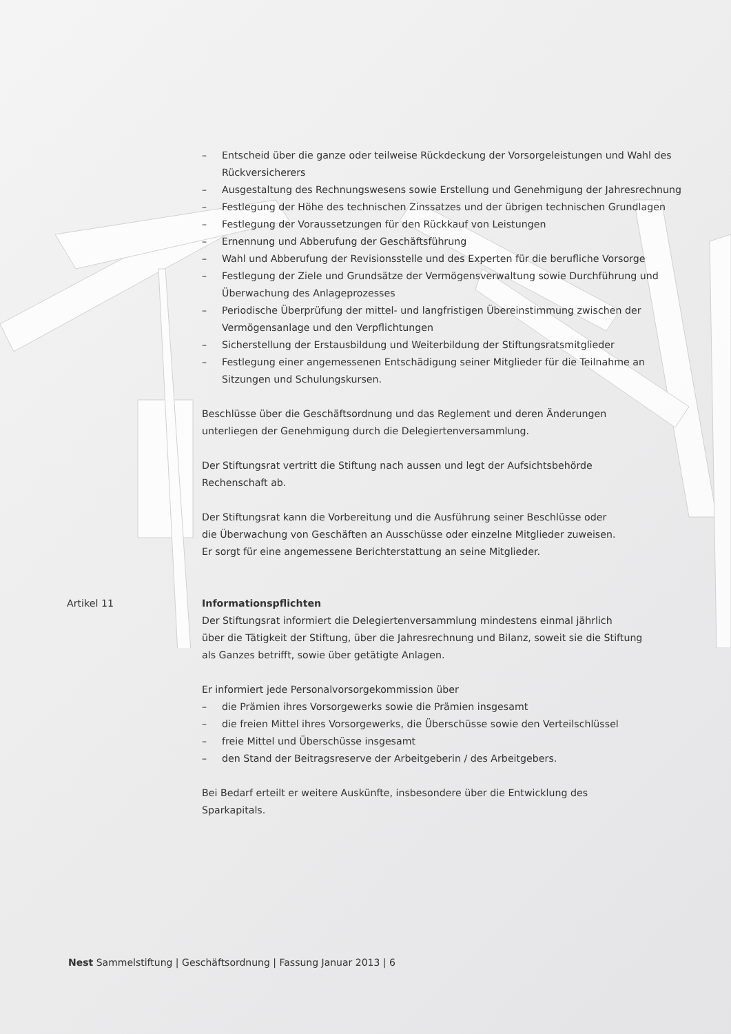– Entscheid über die ganze oder teilweise Rückdeckung der Vorsorgeleistungen und Wahl des Rückversicherers
– Ausgestaltung des Rechnungswesens sowie Erstellung und Genehmigung der Jahresrechnung
– Festlegung der Höhe des technischen Zinssatzes und der übrigen technischen Grundlagen
– Festlegung der Voraussetzungen für den Rückkauf von Leistungen
– Ernennung und Abberufung der Geschäftsführung
– Wahl und Abberufung der Revisionsstelle und des Experten für die berufliche Vorsorge
– Festlegung der Ziele und Grundsätze der Vermögensverwaltung sowie Durchführung und Überwachung des Anlageprozesses
– Periodische Überprüfung der mittel- und langfristigen Übereinstimmung zwischen der Vermögensanlage und den Verpflichtungen
– Sicherstellung der Erstausbildung und Weiterbildung der Stiftungsratsmitglieder
– Festlegung einer angemessenen Entschädigung seiner Mitglieder für die Teilnahme an Sitzungen und Schulungskursen.
Beschlüsse über die Geschäftsordnung und das Reglement und deren Änderungen
unterliegen der Genehmigung durch die Delegiertenversammlung.
Der Stiftungsrat vertritt die Stiftung nach aussen und legt der Aufsichtsbehörde
Rechenschaft ab.
Der Stiftungsrat kann die Vorbereitung und die Ausführung seiner Beschlüsse oder
die Überwachung von Geschäften an Ausschüsse oder einzelne Mitglieder zuweisen.
Er sorgt für eine angemessene Berichterstattung an seine Mitglieder.
Artikel 11 Informationspflichten
Der Stiftungsrat informiert die Delegiertenversammlung mindestens einmal jährlich
über die Tätigkeit der Stiftung, über die Jahresrechnung und Bilanz, soweit sie die Stiftung
als Ganzes betrifft, sowie über getätigte Anlagen.
Er informiert jede Personalvorsorgekommission über
– die Prämien ihres Vorsorgewerks sowie die Prämien insgesamt
– die freien Mittel ihres Vorsorgewerks, die Überschüsse sowie den Verteilschlüssel
– freie Mittel und Überschüsse insgesamt
– den Stand der Beitragsreserve der Arbeitgeberin / des Arbeitgebers.
Bei Bedarf erteilt er weitere Auskünfte, insbesondere über die Entwicklung des
Sparkapitals.
Nest Sammelstiftung | Geschäftsordnung | Fassung Januar 2013 | 6